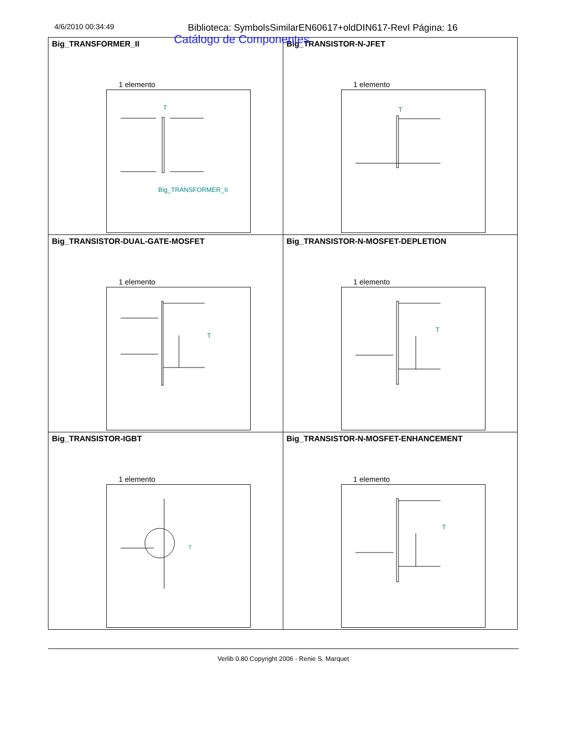Catálogo de Componentes
4/6/2010 00:34:49
Biblioteca: SymbolsSimilarEN60617+oldDIN617-RevI Página: 16
| Big_TRANSFORMER_II 1 elemento T Big_TRANSFORMER_II | Big_TRANSISTOR-N-JFET 1 elemento T |
| Big_TRANSISTOR-DUAL-GATE-MOSFET 1 elemento T | Big_TRANSISTOR-N-MOSFET-DEPLETION 1 elemento T |
| Big_TRANSISTOR-IGBT 1 elemento T | Big_TRANSISTOR-N-MOSFET-ENHANCEMENT 1 elemento T |
Verlib 0.80 Copyright 2006 - Renie S. Marquet